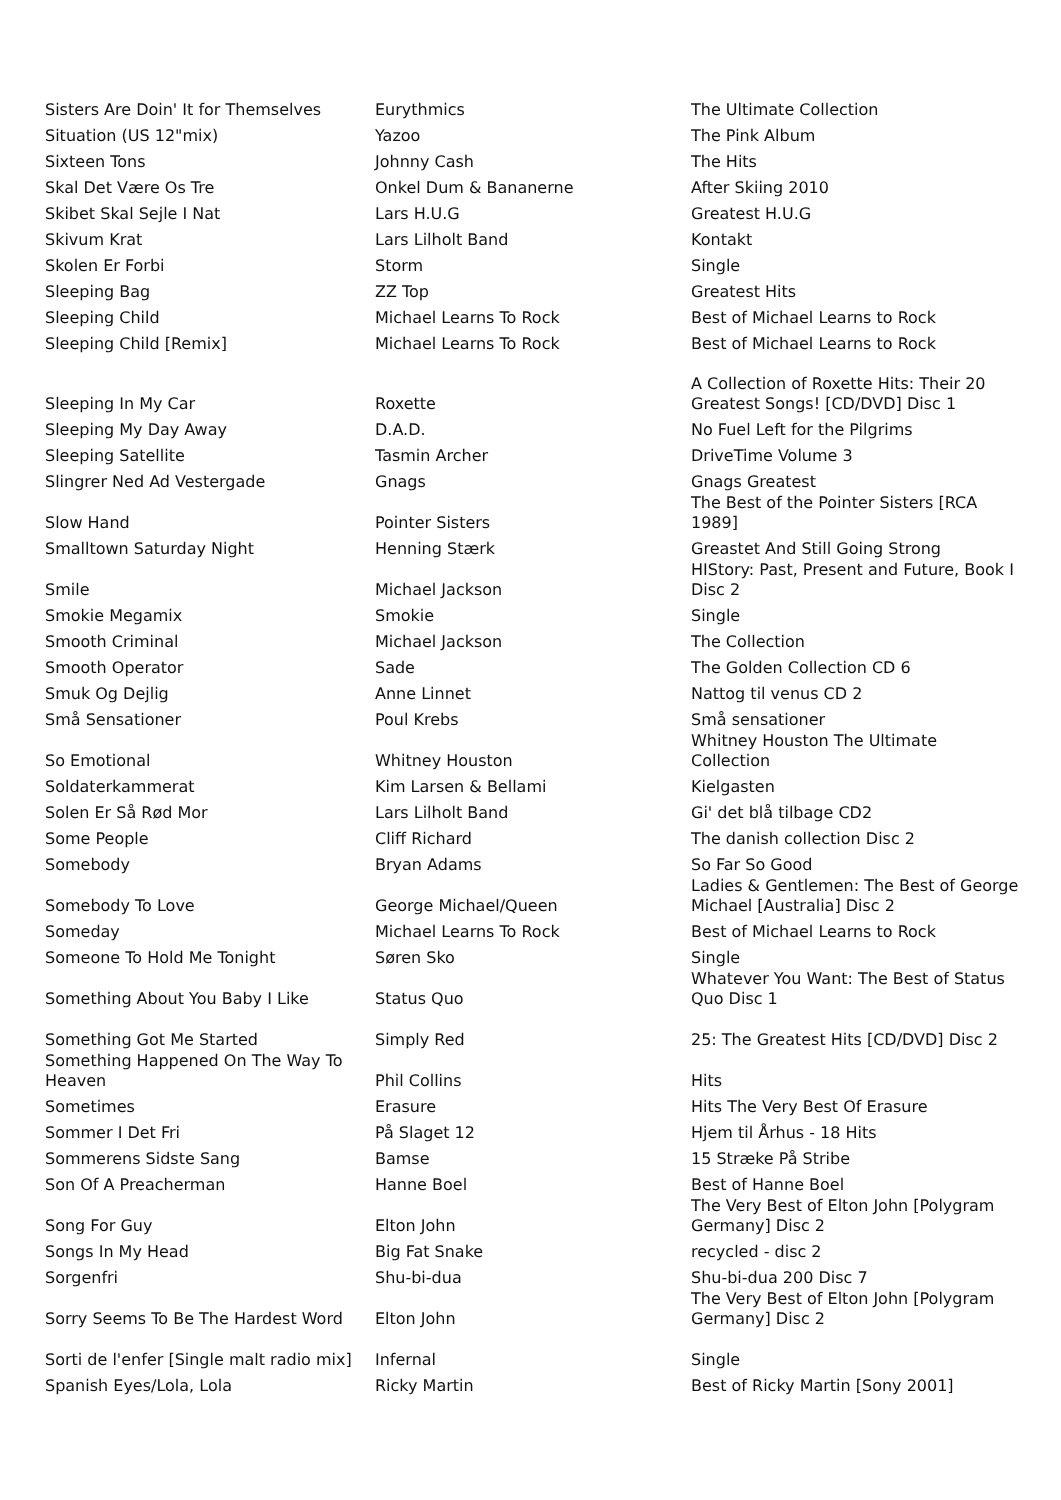| Sisters Are Doin' It for Themselves | Eurythmics | The Ultimate Collection |
| Situation (US 12"mix) | Yazoo | The Pink Album |
| Sixteen Tons | Johnny Cash | The Hits |
| Skal Det Være Os Tre | Onkel Dum & Bananerne | After Skiing 2010 |
| Skibet Skal Sejle I Nat | Lars H.U.G | Greatest H.U.G |
| Skivum Krat | Lars Lilholt Band | Kontakt |
| Skolen Er Forbi | Storm | Single |
| Sleeping Bag | ZZ Top | Greatest Hits |
| Sleeping Child | Michael Learns To Rock | Best of Michael Learns to Rock |
| Sleeping Child [Remix] | Michael Learns To Rock | Best of Michael Learns to Rock |
| Sleeping In My Car | Roxette | A Collection of Roxette Hits: Their 20 Greatest Songs! [CD/DVD] Disc 1 |
| Sleeping My Day Away | D.A.D. | No Fuel Left for the Pilgrims |
| Sleeping Satellite | Tasmin Archer | DriveTime Volume 3 |
| Slingrer Ned Ad Vestergade | Gnags | Gnags Greatest |
| Slow Hand | Pointer Sisters | The Best of the Pointer Sisters [RCA 1989] |
| Smalltown Saturday Night | Henning Stærk | Greastet And Still Going Strong |
| Smile | Michael Jackson | HIStory: Past, Present and Future, Book I Disc 2 |
| Smokie Megamix | Smokie | Single |
| Smooth Criminal | Michael Jackson | The Collection |
| Smooth Operator | Sade | The Golden Collection CD 6 |
| Smuk Og Dejlig | Anne Linnet | Nattog til venus CD 2 |
| Små Sensationer | Poul Krebs | Små sensationer |
| So Emotional | Whitney Houston | Whitney Houston The Ultimate Collection |
| Soldaterkammerat | Kim Larsen & Bellami | Kielgasten |
| Solen Er Så Rød Mor | Lars Lilholt Band | Gi' det blå tilbage CD2 |
| Some People | Cliff Richard | The danish collection Disc 2 |
| Somebody | Bryan Adams | So Far So Good |
| Somebody To Love | George Michael/Queen | Ladies & Gentlemen: The Best of George Michael [Australia] Disc 2 |
| Someday | Michael Learns To Rock | Best of Michael Learns to Rock |
| Someone To Hold Me Tonight | Søren Sko | Single |
| Something About You Baby I Like | Status Quo | Whatever You Want: The Best of Status Quo Disc 1 |
| Something Got Me Started | Simply Red | 25: The Greatest Hits [CD/DVD] Disc 2 |
| Something Happened On The Way To Heaven | Phil Collins | Hits |
| Sometimes | Erasure | Hits The Very Best Of Erasure |
| Sommer I Det Fri | På Slaget 12 | Hjem til Århus - 18 Hits |
| Sommerens Sidste Sang | Bamse | 15 Stræke På Stribe |
| Son Of A Preacherman | Hanne Boel | Best of Hanne Boel |
| Song For Guy | Elton John | The Very Best of Elton John [Polygram Germany] Disc 2 |
| Songs In My Head | Big Fat Snake | recycled - disc 2 |
| Sorgenfri | Shu-bi-dua | Shu-bi-dua 200 Disc 7 |
| Sorry Seems To Be The Hardest Word | Elton John | The Very Best of Elton John [Polygram Germany] Disc 2 |
| Sorti de l'enfer [Single malt radio mix] | Infernal | Single |
| Spanish Eyes/Lola, Lola | Ricky Martin | Best of Ricky Martin [Sony 2001] |